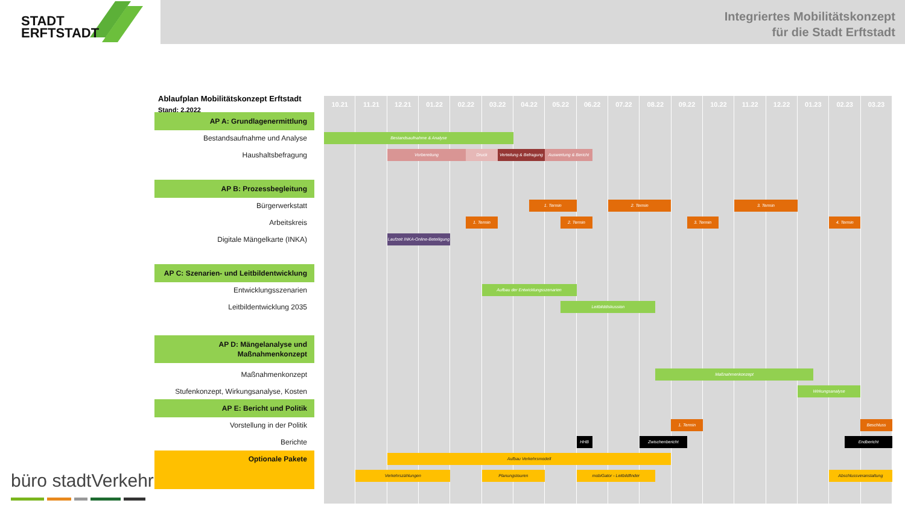STADT
ERFTSTADT
Integriertes Mobilitätskonzept
für die Stadt Erftstadt
Ablaufplan Mobilitätskonzept Erftstadt
Stand: 2.2022
10.21
11.21
12.21
01.22
02.22
03.22
04.22
05.22
06.22
07.22
08.22
09.22
10.22
11.22
12.22
01.23
02.23
03.23
AP A: Grundlagenermittlung
Bestandsaufnahme und Analyse
Bestandsaufnahme & Analyse
Haushaltsbefragung
Vorbereitung
Druck
Verteilung & Befragung
Auswertung & Bericht
AP B: Prozessbegleitung
Bürgerwerkstatt
1. Termin
2. Termin
3. Termin
Arbeitskreis
1. Termin
2. Termin
3. Termin
4. Termin
Digitale Mängelkarte (INKA)
Laufzeit INKA-Online-Beteiligung
AP C: Szenarien- und Leitbildentwicklung
Entwicklungsszenarien
Aufbau der Entwicklungsszenarien
Leitbildentwicklung 2035
Leitbilddiskussion
AP D: Mängelanalyse und
Maßnahmenkonzept
Maßnahmenkonzept
Maßnahmenkonzept
Stufenkonzept, Wirkungsanalyse, Kosten
Wirkungsanalyse
AP E: Bericht und Politik
Vorstellung in der Politik
1. Termin
Beschluss
Berichte
HHB
Zwischenbericht
Endbericht
Optionale Pakete
Aufbau Verkehrsmodell
Verkehrszählungen
Planungstouren
mobiGator - Leitbildfinder
Abschlussveranstaltung
büro stadtVerkehr